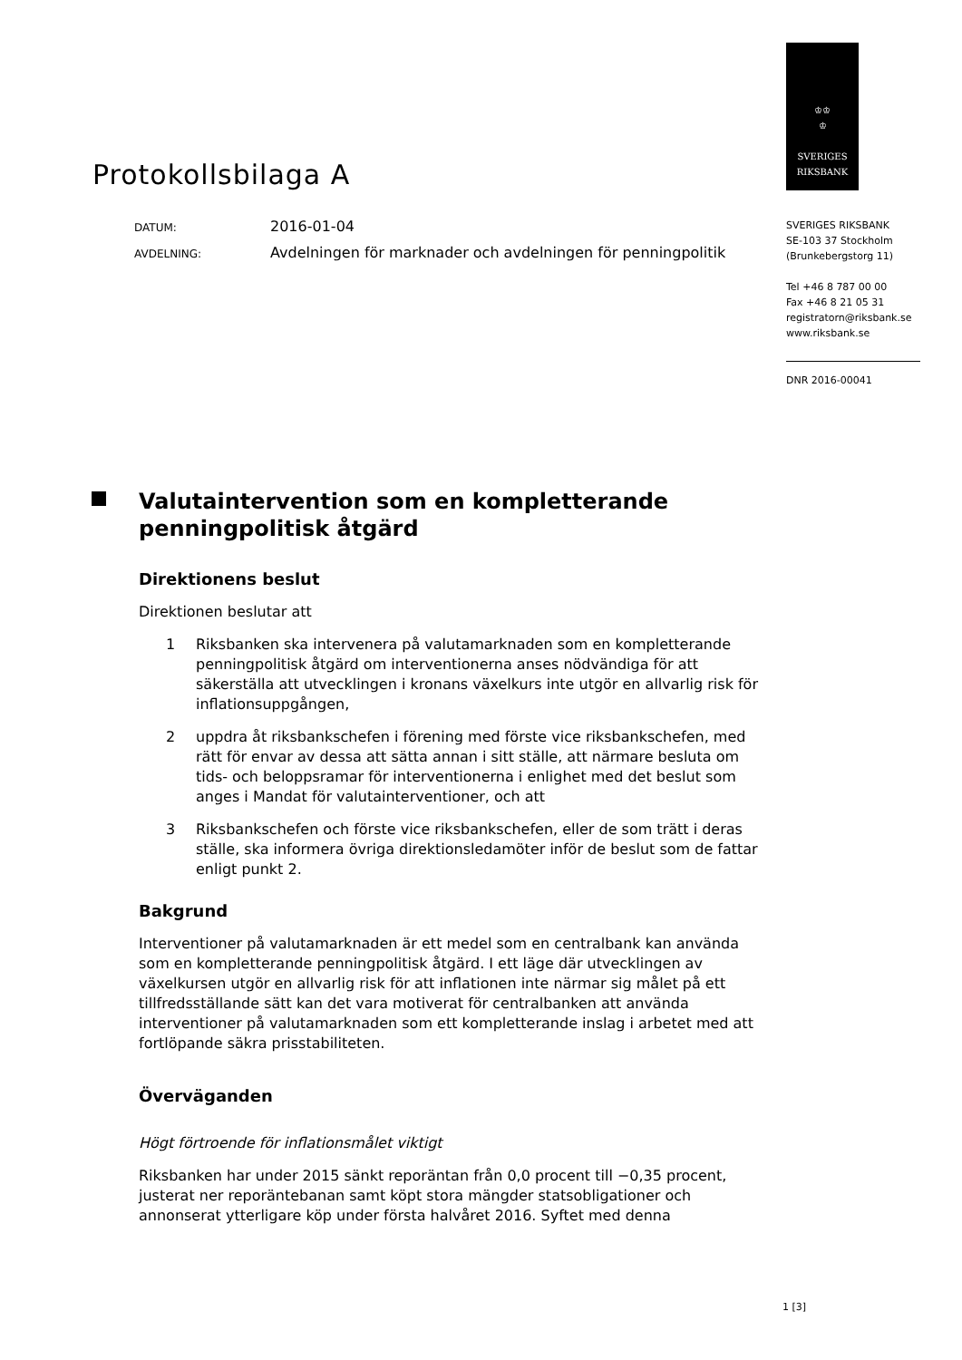Protokollsbilaga A
DATUM:
2016-01-04
AVDELNING:
Avdelningen för marknader och avdelningen för penningpolitik
♔♔
♔
SVERIGES
RIKSBANK
SVERIGES RIKSBANK
SE-103 37 Stockholm
(Brunkebergstorg 11)
Tel +46 8 787 00 00
Fax +46 8 21 05 31
registratorn@riksbank.se
www.riksbank.se
DNR 2016-00041
Valutaintervention som en kompletterande penningpolitisk åtgärd
Direktionens beslut
Direktionen beslutar att
1 Riksbanken ska intervenera på valutamarknaden som en kompletterande penningpolitisk åtgärd om interventionerna anses nödvändiga för att säkerställa att utvecklingen i kronans växelkurs inte utgör en allvarlig risk för inflationsuppgången,
2 uppdra åt riksbankschefen i förening med förste vice riksbankschefen, med rätt för envar av dessa att sätta annan i sitt ställe, att närmare besluta om tids- och beloppsramar för interventionerna i enlighet med det beslut som anges i Mandat för valutainterventioner, och att
3 Riksbankschefen och förste vice riksbankschefen, eller de som trätt i deras ställe, ska informera övriga direktionsledamöter inför de beslut som de fattar enligt punkt 2.
Bakgrund
Interventioner på valutamarknaden är ett medel som en centralbank kan använda som en kompletterande penningpolitisk åtgärd. I ett läge där utvecklingen av växelkursen utgör en allvarlig risk för att inflationen inte närmar sig målet på ett tillfredsställande sätt kan det vara motiverat för centralbanken att använda interventioner på valutamarknaden som ett kompletterande inslag i arbetet med att fortlöpande säkra prisstabiliteten.
Överväganden
Högt förtroende för inflationsmålet viktigt
Riksbanken har under 2015 sänkt reporäntan från 0,0 procent till −0,35 procent, justerat ner reporäntebanan samt köpt stora mängder statsobligationer och annonserat ytterligare köp under första halvåret 2016. Syftet med denna
1 [3]